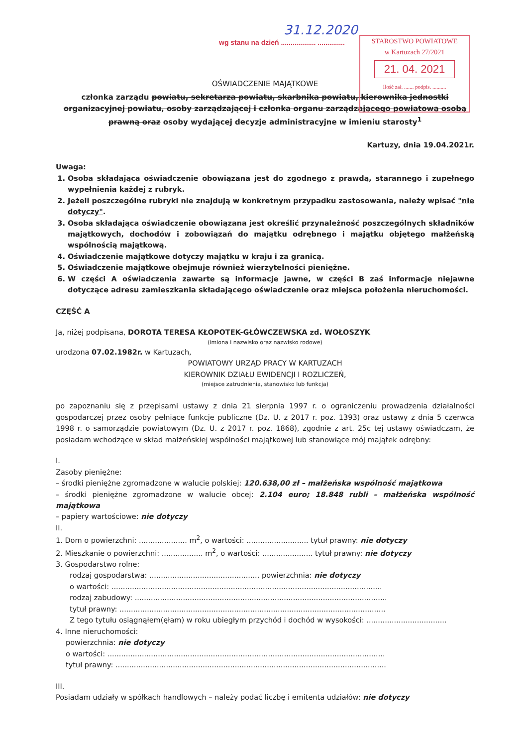31.12.2020
STAROSTWO POWIATOWE
w Kartuzach 27/2021
21. 04. 2021
Ilość zał. ....... podpis. ..........
wg stanu na dzień .................. ..............
OŚWIADCZENIE MAJĄTKOWE
członka zarządu powiatu, sekretarza powiatu, skarbnika powiatu, kierownika jednostki organizacyjnej powiatu, osoby zarządzającej i członka organu zarządzającego powiatową osobą prawną oraz osoby wydającej decyzje administracyjne w imieniu starosty<sup>1</sup>
Kartuzy, dnia 19.04.2021r.
Uwaga:
1. Osoba składająca oświadczenie obowiązana jest do zgodnego z prawdą, starannego i zupełnego wypełnienia każdej z rubryk.
2. Jeżeli poszczególne rubryki nie znajdują w konkretnym przypadku zastosowania, należy wpisać "nie dotyczy".
3. Osoba składająca oświadczenie obowiązana jest określić przynależność poszczególnych składników majątkowych, dochodów i zobowiązań do majątku odrębnego i majątku objętego małżeńską wspólnością majątkową.
4. Oświadczenie majątkowe dotyczy majątku w kraju i za granicą.
5. Oświadczenie majątkowe obejmuje również wierzytelności pieniężne.
6. W części A oświadczenia zawarte są informacje jawne, w części B zaś informacje niejawne dotyczące adresu zamieszkania składającego oświadczenie oraz miejsca położenia nieruchomości.
CZĘŚĆ A
Ja, niżej podpisana, DOROTA TERESA KŁOPOTEK-GŁÓWCZEWSKA zd. WOŁOSZYK
(imiona i nazwisko oraz nazwisko rodowe)
urodzona 07.02.1982r. w Kartuzach,
POWIATOWY URZĄD PRACY W KARTUZACH
KIEROWNIK DZIAŁU EWIDENCJI I ROZLICZEŃ,
(miejsce zatrudnienia, stanowisko lub funkcja)
po zapoznaniu się z przepisami ustawy z dnia 21 sierpnia 1997 r. o ograniczeniu prowadzenia działalności gospodarczej przez osoby pełniące funkcje publiczne (Dz. U. z 2017 r. poz. 1393) oraz ustawy z dnia 5 czerwca 1998 r. o samorządzie powiatowym (Dz. U. z 2017 r. poz. 1868), zgodnie z art. 25c tej ustawy oświadczam, że posiadam wchodzące w skład małżeńskiej wspólności majątkowej lub stanowiące mój majątek odrębny:
I.
Zasoby pieniężne:
– środki pieniężne zgromadzone w walucie polskiej: 120.638,00 zł – małżeńska wspólność majątkowa
– środki pieniężne zgromadzone w walucie obcej: 2.104 euro; 18.848 rubli – małżeńska wspólność majątkowa
– papiery wartościowe: nie dotyczy
II.
1. Dom o powierzchni: ..................... m<sup>2</sup>, o wartości: ........................... tytuł prawny: nie dotyczy
2. Mieszkanie o powierzchni: .................. m<sup>2</sup>, o wartości: ...................... tytuł prawny: nie dotyczy
3. Gospodarstwo rolne:
rodzaj gospodarstwa: ..............................................., powierzchnia: nie dotyczy
o wartości: ......................................................................................................................
rodzaj zabudowy: ..............................................................................................................
tytuł prawny: ....................................................................................................................
Z tego tytułu osiągnąłem(ęłam) w roku ubiegłym przychód i dochód w wysokości: ...................................
4. Inne nieruchomości:
powierzchnia: nie dotyczy
o wartości: .........................................................................................................................
tytuł prawny: ......................................................................................................................
III.
Posiadam udziały w spółkach handlowych – należy podać liczbę i emitenta udziałów: nie dotyczy